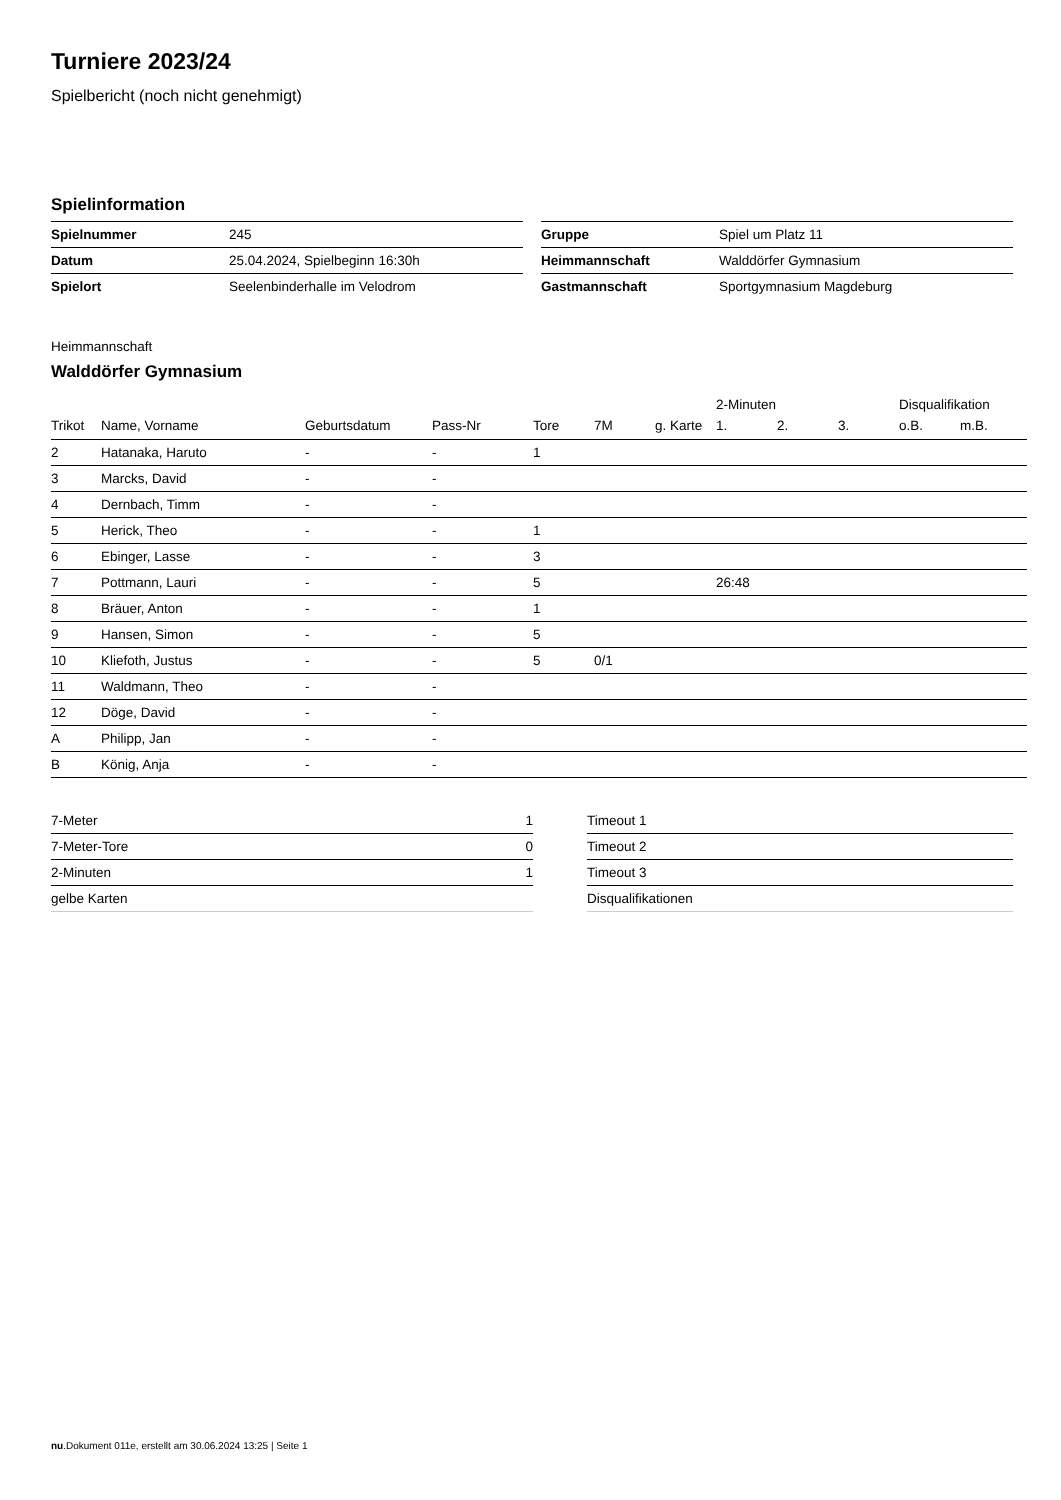Turniere 2023/24
Spielbericht (noch nicht genehmigt)
Spielinformation
| Spielnummer | 245 |
| Datum | 25.04.2024, Spielbeginn 16:30h |
| Spielort | Seelenbinderhalle im Velodrom |
| Gruppe | Spiel um Platz 11 |
| Heimmannschaft | Walddörfer Gymnasium |
| Gastmannschaft | Sportgymnasium Magdeburg |
Heimmannschaft
Walddörfer Gymnasium
| | | | | | | | 2-Minuten | | | Disqualifikation | |
| --- | --- | --- | --- | --- | --- | --- | --- | --- | --- | --- | --- |
| Trikot | Name, Vorname | Geburtsdatum | Pass-Nr | Tore | 7M | g. Karte | 1. | 2. | 3. | o.B. | m.B. |
| 2 | Hatanaka, Haruto | - | - | 1 | | | | | | | |
| 3 | Marcks, David | - | - | | | | | | | | |
| 4 | Dernbach, Timm | - | - | | | | | | | | |
| 5 | Herick, Theo | - | - | 1 | | | | | | | |
| 6 | Ebinger, Lasse | - | - | 3 | | | | | | | |
| 7 | Pottmann, Lauri | - | - | 5 | | | 26:48 | | | | |
| 8 | Bräuer, Anton | - | - | 1 | | | | | | | |
| 9 | Hansen, Simon | - | - | 5 | | | | | | | |
| 10 | Kliefoth, Justus | - | - | 5 | 0/1 | | | | | | |
| 11 | Waldmann, Theo | - | - | | | | | | | | |
| 12 | Döge, David | - | - | | | | | | | | |
| A | Philipp, Jan | - | - | | | | | | | | |
| B | König, Anja | - | - | | | | | | | | |
| 7-Meter | 1 |
| 7-Meter-Tore | 0 |
| 2-Minuten | 1 |
| gelbe Karten | |
| Timeout 1 |
| Timeout 2 |
| Timeout 3 |
| Disqualifikationen |
nu.Dokument 011e, erstellt am 30.06.2024 13:25 | Seite 1